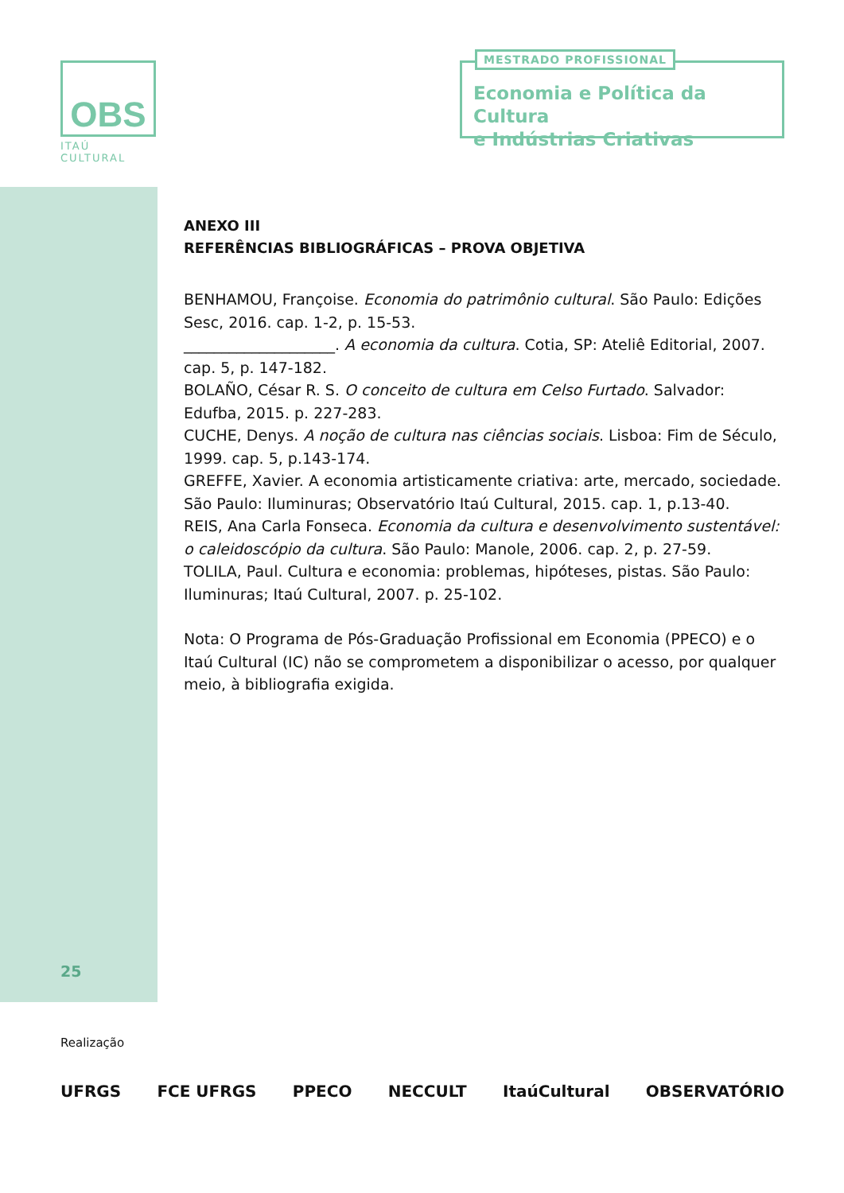OBS
ITAÚ CULTURAL
MESTRADO PROFISSIONAL
Economia e Política da Cultura
e Indústrias Criativas
ANEXO III
REFERÊNCIAS BIBLIOGRÁFICAS – PROVA OBJETIVA
BENHAMOU, Françoise. Economia do patrimônio cultural. São Paulo: Edições Sesc, 2016. cap. 1-2, p. 15-53.
____________________. A economia da cultura. Cotia, SP: Ateliê Editorial, 2007. cap. 5, p. 147-182.
BOLAÑO, César R. S. O conceito de cultura em Celso Furtado. Salvador: Edufba, 2015. p. 227-283.
CUCHE, Denys. A noção de cultura nas ciências sociais. Lisboa: Fim de Século, 1999. cap. 5, p.143-174.
GREFFE, Xavier. A economia artisticamente criativa: arte, mercado, sociedade. São Paulo: Iluminuras; Observatório Itaú Cultural, 2015. cap. 1, p.13-40.
REIS, Ana Carla Fonseca. Economia da cultura e desenvolvimento sustentável: o caleidoscópio da cultura. São Paulo: Manole, 2006. cap. 2, p. 27-59.
TOLILA, Paul. Cultura e economia: problemas, hipóteses, pistas. São Paulo: Iluminuras; Itaú Cultural, 2007. p. 25-102.
Nota: O Programa de Pós-Graduação Profissional em Economia (PPECO) e o Itaú Cultural (IC) não se comprometem a disponibilizar o acesso, por qualquer meio, à bibliografia exigida.
25
Realização
UFRGS FCE UFRGS PPECO NECCULT ItaúCultural OBSERVATÓRIO